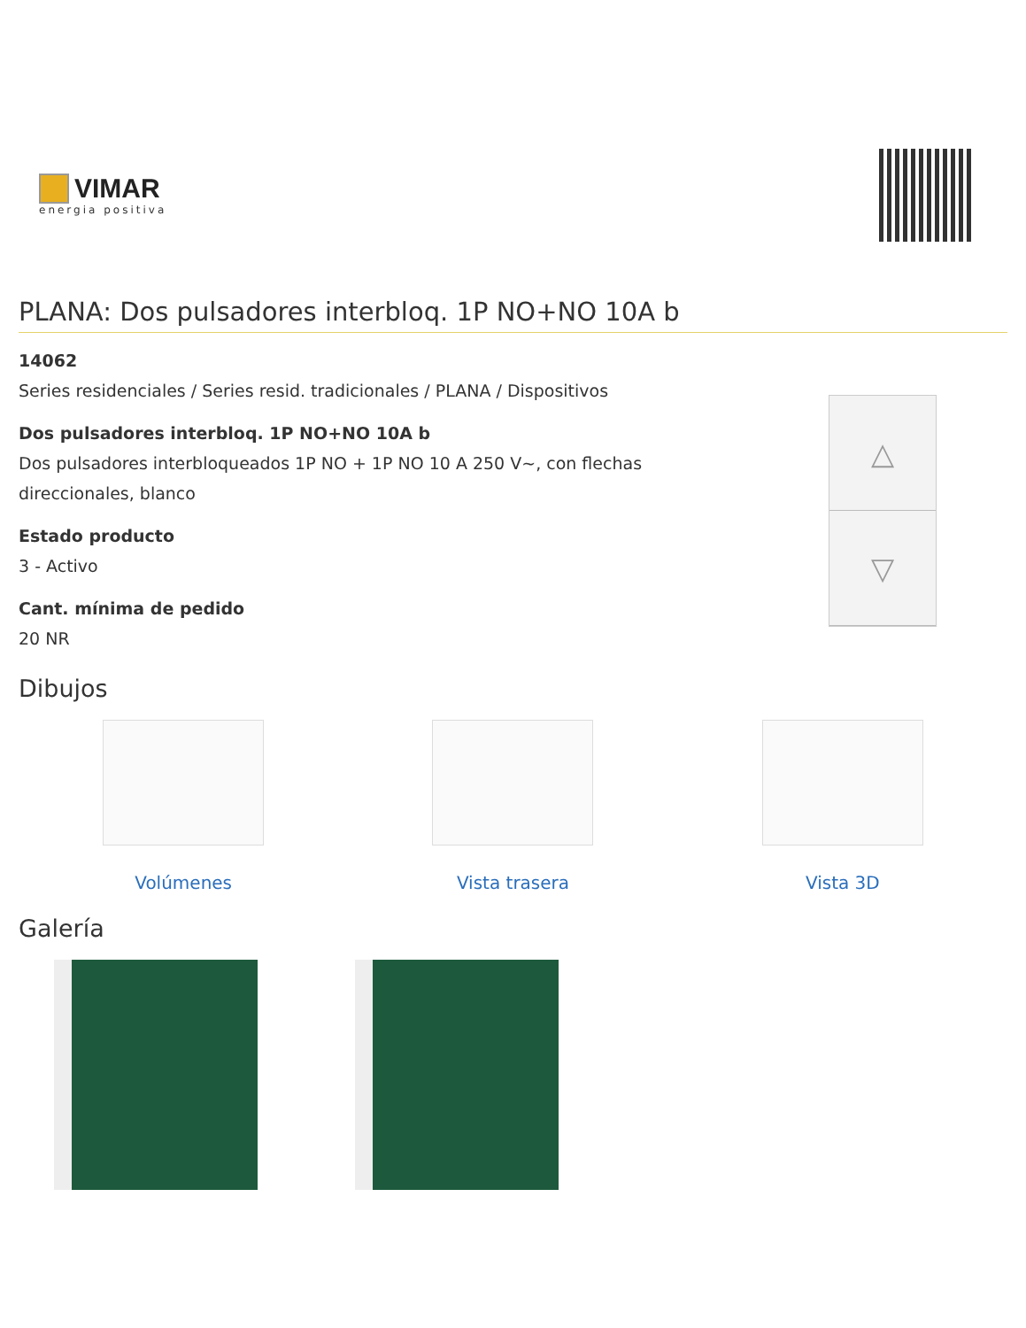VIMAR
energia positiva
PLANA: Dos pulsadores interbloq. 1P NO+NO 10A b
14062
Series residenciales / Series resid. tradicionales / PLANA / Dispositivos
Dos pulsadores interbloq. 1P NO+NO 10A b
Dos pulsadores interbloqueados 1P NO + 1P NO 10 A 250 V~, con flechas
direccionales, blanco
Estado producto
3 - Activo
Cant. mínima de pedido
20 NR
△
▽
Dibujos
Volúmenes Vista trasera Vista 3D
Galería